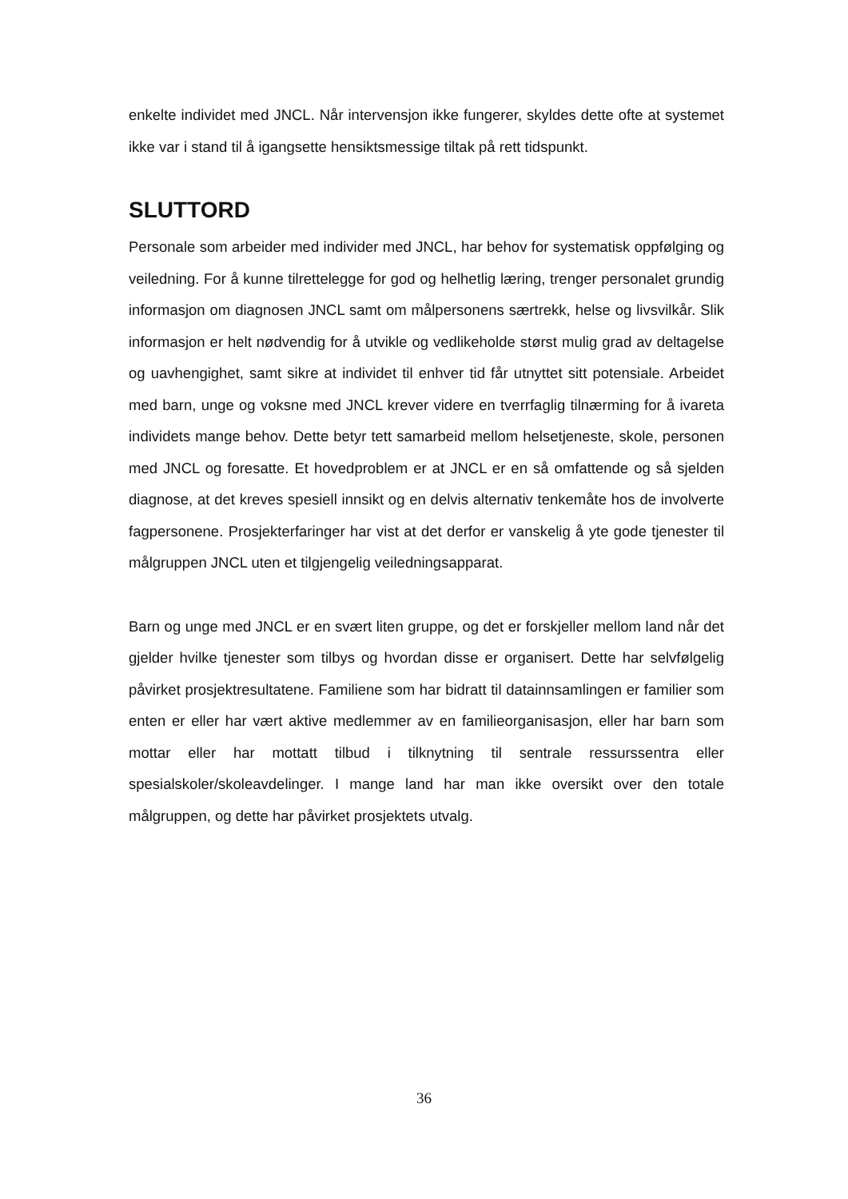enkelte individet med JNCL. Når intervensjon ikke fungerer, skyldes dette ofte at systemet ikke var i stand til å igangsette hensiktsmessige tiltak på rett tidspunkt.
SLUTTORD
Personale som arbeider med individer med JNCL, har behov for systematisk oppfølging og veiledning. For å kunne tilrettelegge for god og helhetlig læring, trenger personalet grundig informasjon om diagnosen JNCL samt om målpersonens særtrekk, helse og livsvilkår. Slik informasjon er helt nødvendig for å utvikle og vedlikeholde størst mulig grad av deltagelse og uavhengighet, samt sikre at individet til enhver tid får utnyttet sitt potensiale. Arbeidet med barn, unge og voksne med JNCL krever videre en tverrfaglig tilnærming for å ivareta individets mange behov. Dette betyr tett samarbeid mellom helsetjeneste, skole, personen med JNCL og foresatte. Et hovedproblem er at JNCL er en så omfattende og så sjelden diagnose, at det kreves spesiell innsikt og en delvis alternativ tenkemåte hos de involverte fagpersonene. Prosjekterfaringer har vist at det derfor er vanskelig å yte gode tjenester til målgruppen JNCL uten et tilgjengelig veiledningsapparat.
Barn og unge med JNCL er en svært liten gruppe, og det er forskjeller mellom land når det gjelder hvilke tjenester som tilbys og hvordan disse er organisert. Dette har selvfølgelig påvirket prosjektresultatene. Familiene som har bidratt til datainnsamlingen er familier som enten er eller har vært aktive medlemmer av en familieorganisasjon, eller har barn som mottar eller har mottatt tilbud i tilknytning til sentrale ressurssentra eller spesialskoler/skoleavdelinger. I mange land har man ikke oversikt over den totale målgruppen, og dette har påvirket prosjektets utvalg.
36